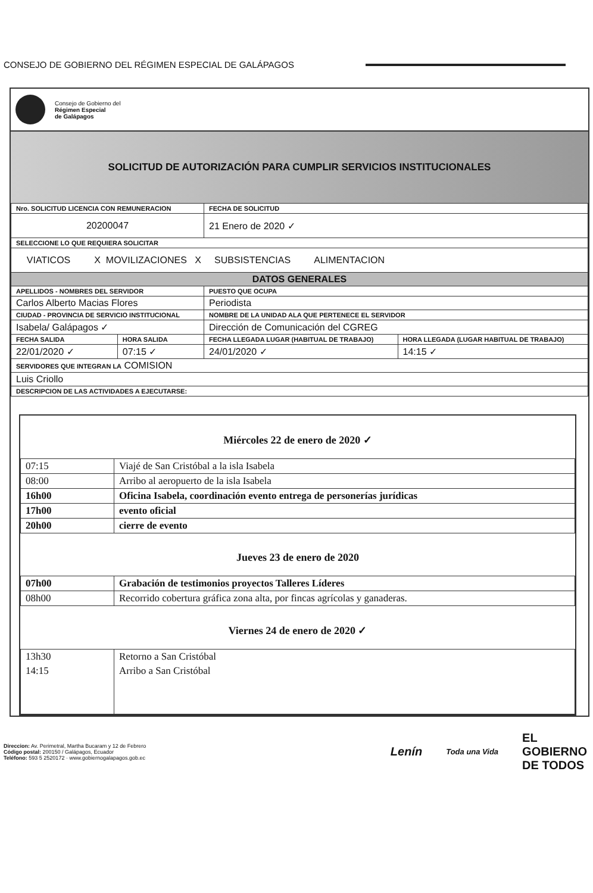CONSEJO DE GOBIERNO DEL RÉGIMEN ESPECIAL DE GALÁPAGOS
Consejo de Gobierno del
Régimen Especial
de Galápagos
SOLICITUD DE AUTORIZACIÓN PARA CUMPLIR SERVICIOS INSTITUCIONALES
| Nro. SOLICITUD LICENCIA CON REMUNERACION | | FECHA DE SOLICITUD | |
| 20200047 | | 21 Enero de 2020 ✓ | |
| SELECCIONE LO QUE REQUIERA SOLICITAR | | | |
| VIATICOS X MOVILIZACIONES X SUBSISTENCIAS ALIMENTACION | | | |
| DATOS GENERALES | | | |
| APELLIDOS - NOMBRES DEL SERVIDOR | | PUESTO QUE OCUPA | |
| Carlos Alberto Macias Flores | | Periodista | |
| CIUDAD - PROVINCIA DE SERVICIO INSTITUCIONAL | | NOMBRE DE LA UNIDAD ALA QUE PERTENECE EL SERVIDOR | |
| Isabela/ Galápagos ✓ | | Dirección de Comunicación del CGREG | |
| FECHA SALIDA | HORA SALIDA | FECHA LLEGADA LUGAR (HABITUAL DE TRABAJO) | HORA LLEGADA (LUGAR HABITUAL DE TRABAJO) |
| 22/01/2020 ✓ | 07:15 ✓ | 24/01/2020 ✓ | 14:15 ✓ |
| SERVIDORES QUE INTEGRAN LA COMISION | | | |
| Luis Criollo | | | |
| DESCRIPCION DE LAS ACTIVIDADES A EJECUTARSE: | | | |
Miércoles 22 de enero de 2020 ✓
| 07:15 | Viajé de San Cristóbal a la isla Isabela |
| 08:00 | Arribo al aeropuerto de la isla Isabela |
| 16h00 | Oficina Isabela, coordinación evento entrega de personerías jurídicas |
| 17h00 | evento oficial |
| 20h00 | cierre de evento |
Jueves 23 de enero de 2020
| 07h00 | Grabación de testimonios proyectos Talleres Líderes |
| 08h00 | Recorrido cobertura gráfica zona alta, por fincas agrícolas y ganaderas. |
Viernes 24 de enero de 2020 ✓
| 13h30 | Retorno a San Cristóbal |
| 14:15 | Arribo a San Cristóbal |
Direccion: Av. Perimetral, Martha Bucaram y 12 de Febrero
Código postal: 200150 / Galápagos, Ecuador
Teléfono: 593 5 2520172 · www.gobiernogalapagos.gob.ec
Lenín Toda una Vida EL
GOBIERNO
DE TODOS